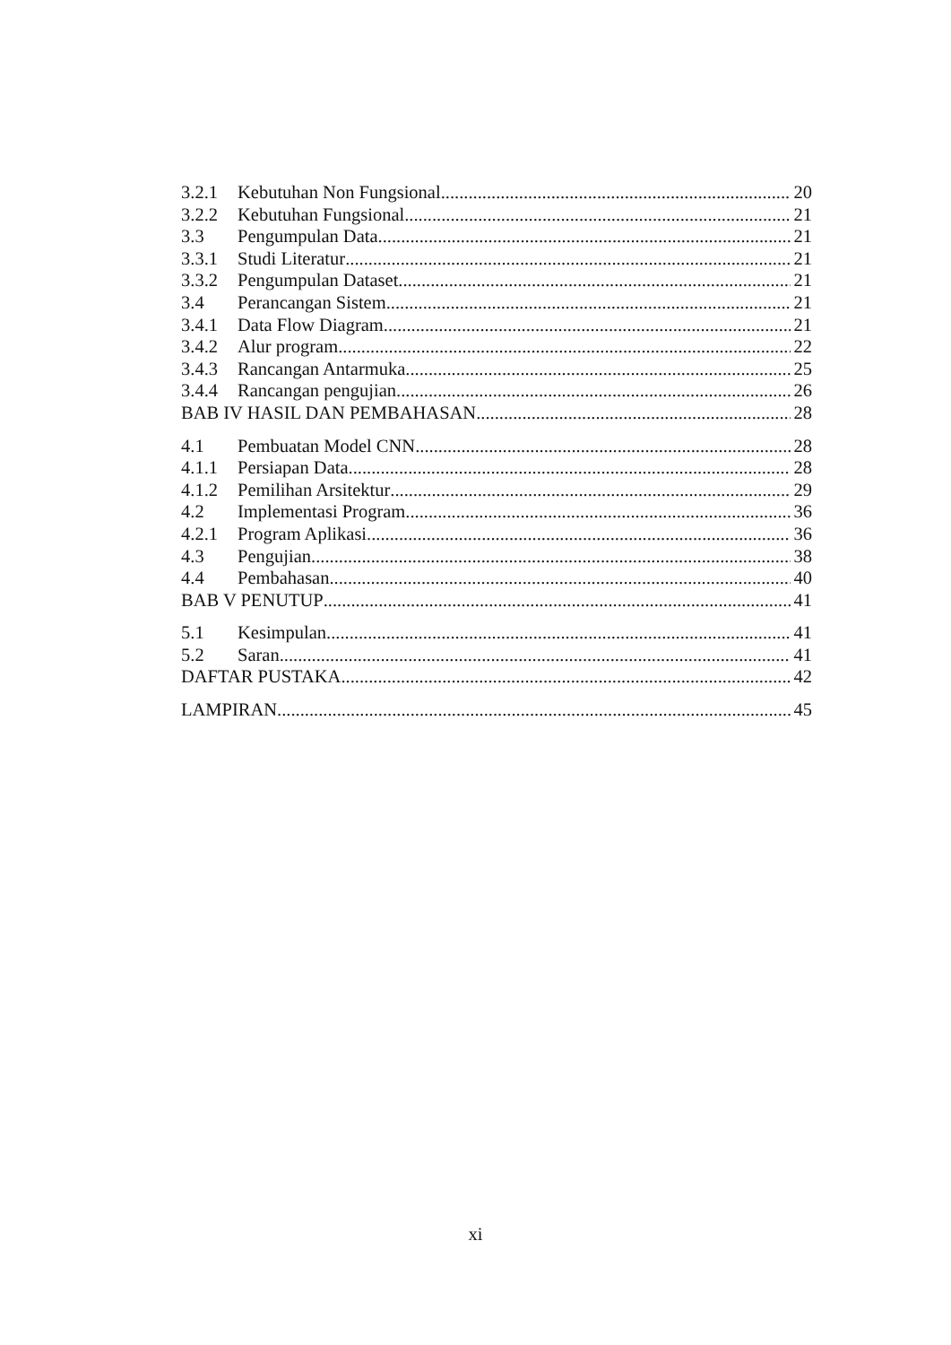3.2.1 Kebutuhan Non Fungsional 20
3.2.2 Kebutuhan Fungsional 21
3.3 Pengumpulan Data 21
3.3.1 Studi Literatur 21
3.3.2 Pengumpulan Dataset 21
3.4 Perancangan Sistem 21
3.4.1 Data Flow Diagram 21
3.4.2 Alur program 22
3.4.3 Rancangan Antarmuka 25
3.4.4 Rancangan pengujian 26
BAB IV HASIL DAN PEMBAHASAN 28
4.1 Pembuatan Model CNN 28
4.1.1 Persiapan Data 28
4.1.2 Pemilihan Arsitektur 29
4.2 Implementasi Program 36
4.2.1 Program Aplikasi 36
4.3 Pengujian 38
4.4 Pembahasan 40
BAB V PENUTUP 41
5.1 Kesimpulan 41
5.2 Saran 41
DAFTAR PUSTAKA 42
LAMPIRAN 45
xi